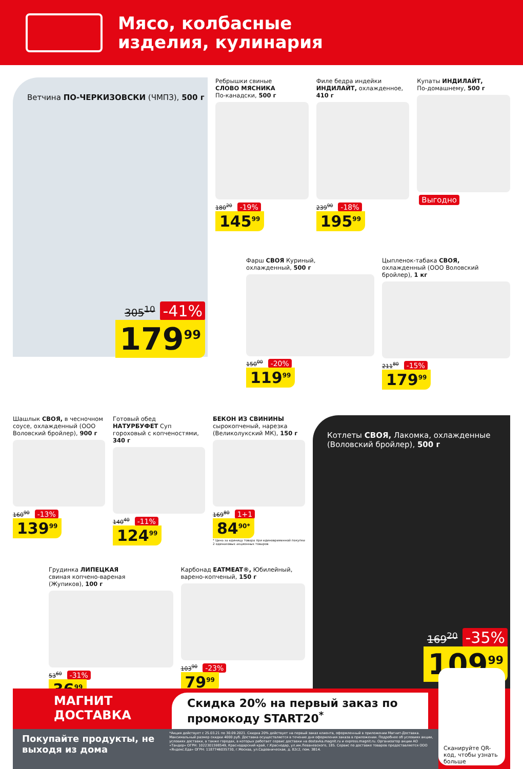Мясо, колбасные
изделия, кулинария
Ветчина ПО-ЧЕРКИЗОВСКИ (ЧМПЗ), 500 г
305<sup>10</sup> -41%
179<sup>99</sup>
Ребрышки свиные
СЛОВО МЯСНИКА
По-канадски, 500 г
180<sup>20</sup> -19%
145<sup>99</sup>
Филе бедра индейки
ИНДИЛАЙТ, охлажденное,
410 г
239<sup>90</sup> -18%
195<sup>99</sup>
Купаты ИНДИЛАЙТ,
По-домашнему, 500 г
Выгодно
Фарш СВОЯ Куриный,
охлажденный, 500 г
150<sup>00</sup> -20%
119<sup>99</sup>
Цыпленок-табака СВОЯ,
охлажденный (ООО Воловский бройлер), 1 кг
211<sup>80</sup> -15%
179<sup>99</sup>
Шашлык СВОЯ, в чесночном соусе, охлажденный (ООО Воловский бройлер), 900 г
160<sup>90</sup> -13%
139<sup>99</sup>
Готовый обед
НАТУРБУФЕТ Суп гороховый с копченостями, 340 г
140<sup>40</sup> -11%
124<sup>99</sup>
БЕКОН ИЗ СВИНИНЫ
сырокопченый, нарезка (Великолукский МК), 150 г
169<sup>80</sup> 1+1
84<sup>90*</sup>
* Цена за единицу товара при единовременной покупке 2 одинаковых акционных товаров
Грудинка ЛИПЕЦКАЯ
свиная копчено-вареная
(Жупиков), 100 г
53<sup>60</sup> -31%
36<sup>99</sup>
Карбонад EATMEAT®, Юбилейный, варено-копченый, 150 г
103<sup>90</sup> -23%
79<sup>99</sup>
Котлеты СВОЯ, Лакомка, охлажденные (Воловский бройлер), 500 г
169<sup>20</sup> -35%
109<sup>99</sup>
МАГНИТ
ДОСТАВКА
Скидка 20% на первый заказ по промокоду START20<sup>*</sup>
Сканируйте QR-код, чтобы узнать больше
Покупайте продукты, не выходя из дома
*Акция действует с 25.03.21 по 30.09.2021. Скидка 20% действует на первый заказ клиента, оформленный в приложении Магнит-Доставка. Максимальный размер скидки 4000 руб. Доставка осуществляется в течение дня оформления заказа в приложении. Подробнее об условиях акции, условиях доставки, а также городах, в которых работает сервис доставки на dostavka.magnit.ru и express.magnit.ru. Организатор акции АО «Тандер» ОГРН: 1022301598549, Краснодарский край, г.Краснодар, ул.им.Леваневского, 185. Сервис по доставке товаров предоставляется ООО «Яндекс.Еда» ОГРН: 1187746035730, г.Москва, ул.Садовническая, д. 82с2, пом. 3В14.